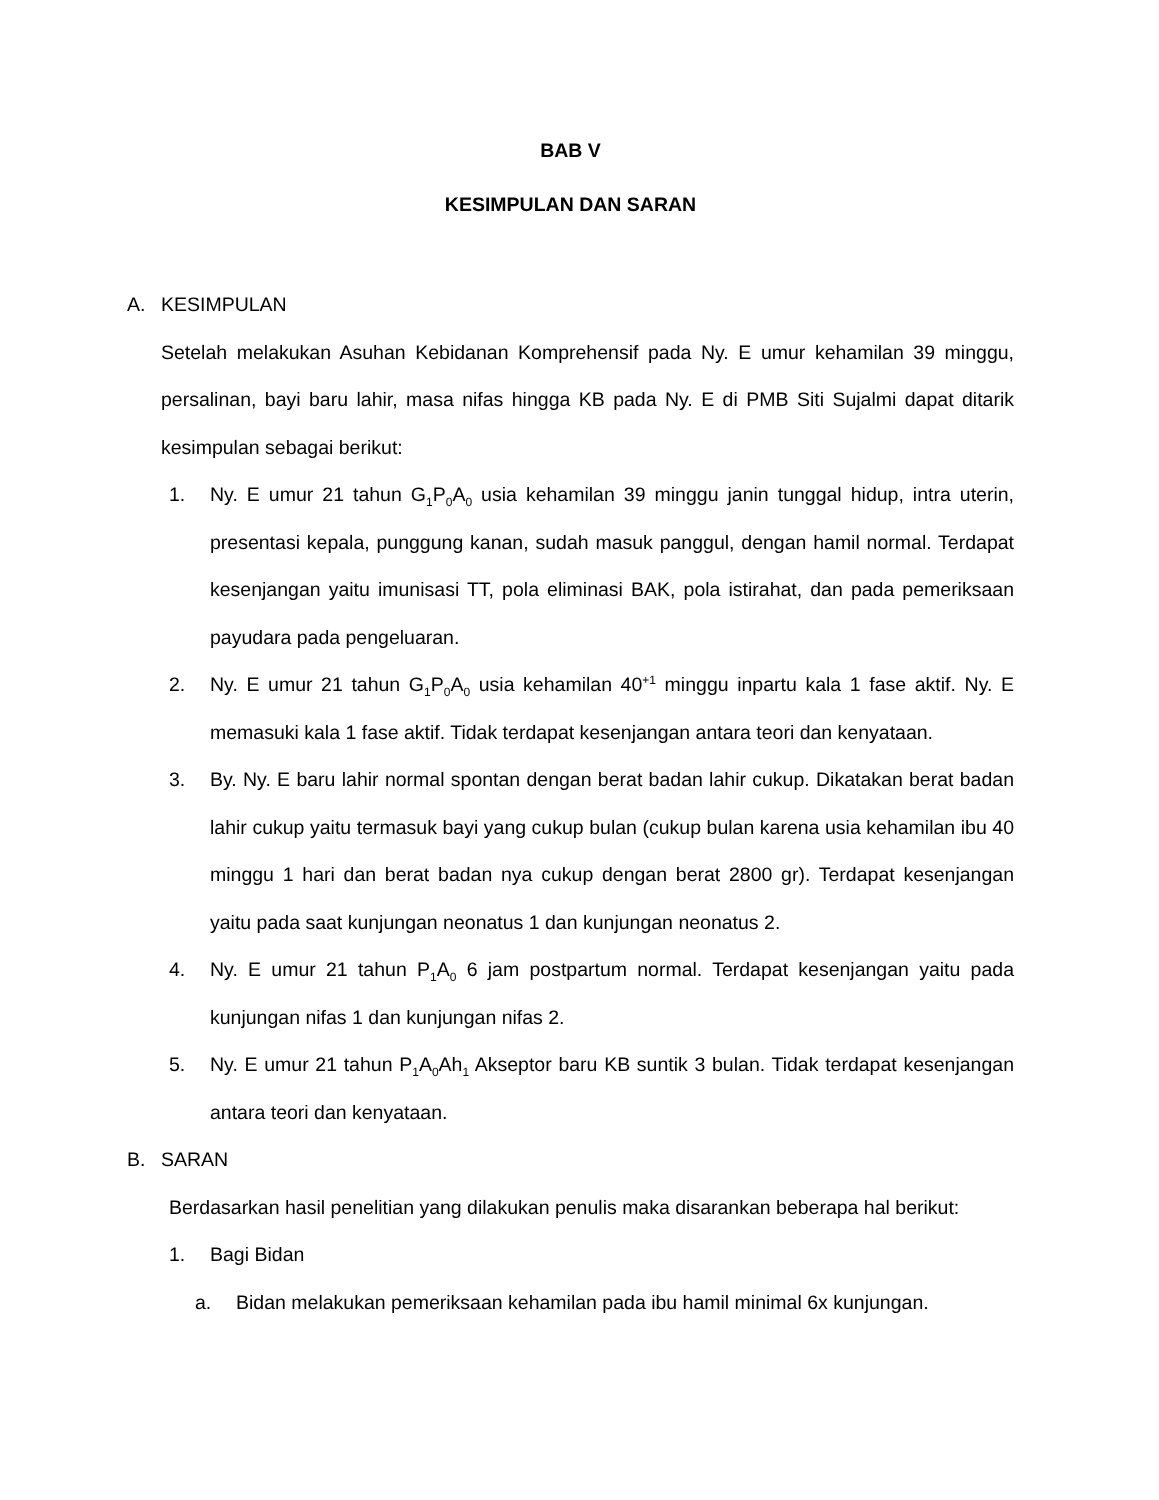BAB V
KESIMPULAN DAN SARAN
A. KESIMPULAN
Setelah melakukan Asuhan Kebidanan Komprehensif pada Ny. E umur kehamilan 39 minggu, persalinan, bayi baru lahir, masa nifas hingga KB pada Ny. E di PMB Siti Sujalmi dapat ditarik kesimpulan sebagai berikut:
1. Ny. E umur 21 tahun G<sub>1</sub>P<sub>0</sub>A<sub>0</sub> usia kehamilan 39 minggu janin tunggal hidup, intra uterin, presentasi kepala, punggung kanan, sudah masuk panggul, dengan hamil normal. Terdapat kesenjangan yaitu imunisasi TT, pola eliminasi BAK, pola istirahat, dan pada pemeriksaan payudara pada pengeluaran.
2. Ny. E umur 21 tahun G<sub>1</sub>P<sub>0</sub>A<sub>0</sub> usia kehamilan 40<sup>+1</sup> minggu inpartu kala 1 fase aktif. Ny. E memasuki kala 1 fase aktif. Tidak terdapat kesenjangan antara teori dan kenyataan.
3. By. Ny. E baru lahir normal spontan dengan berat badan lahir cukup. Dikatakan berat badan lahir cukup yaitu termasuk bayi yang cukup bulan (cukup bulan karena usia kehamilan ibu 40 minggu 1 hari dan berat badan nya cukup dengan berat 2800 gr). Terdapat kesenjangan yaitu pada saat kunjungan neonatus 1 dan kunjungan neonatus 2.
4. Ny. E umur 21 tahun P<sub>1</sub>A<sub>0</sub> 6 jam postpartum normal. Terdapat kesenjangan yaitu pada kunjungan nifas 1 dan kunjungan nifas 2.
5. Ny. E umur 21 tahun P<sub>1</sub>A<sub>0</sub>Ah<sub>1</sub> Akseptor baru KB suntik 3 bulan. Tidak terdapat kesenjangan antara teori dan kenyataan.
B. SARAN
Berdasarkan hasil penelitian yang dilakukan penulis maka disarankan beberapa hal berikut:
1. Bagi Bidan
a. Bidan melakukan pemeriksaan kehamilan pada ibu hamil minimal 6x kunjungan.